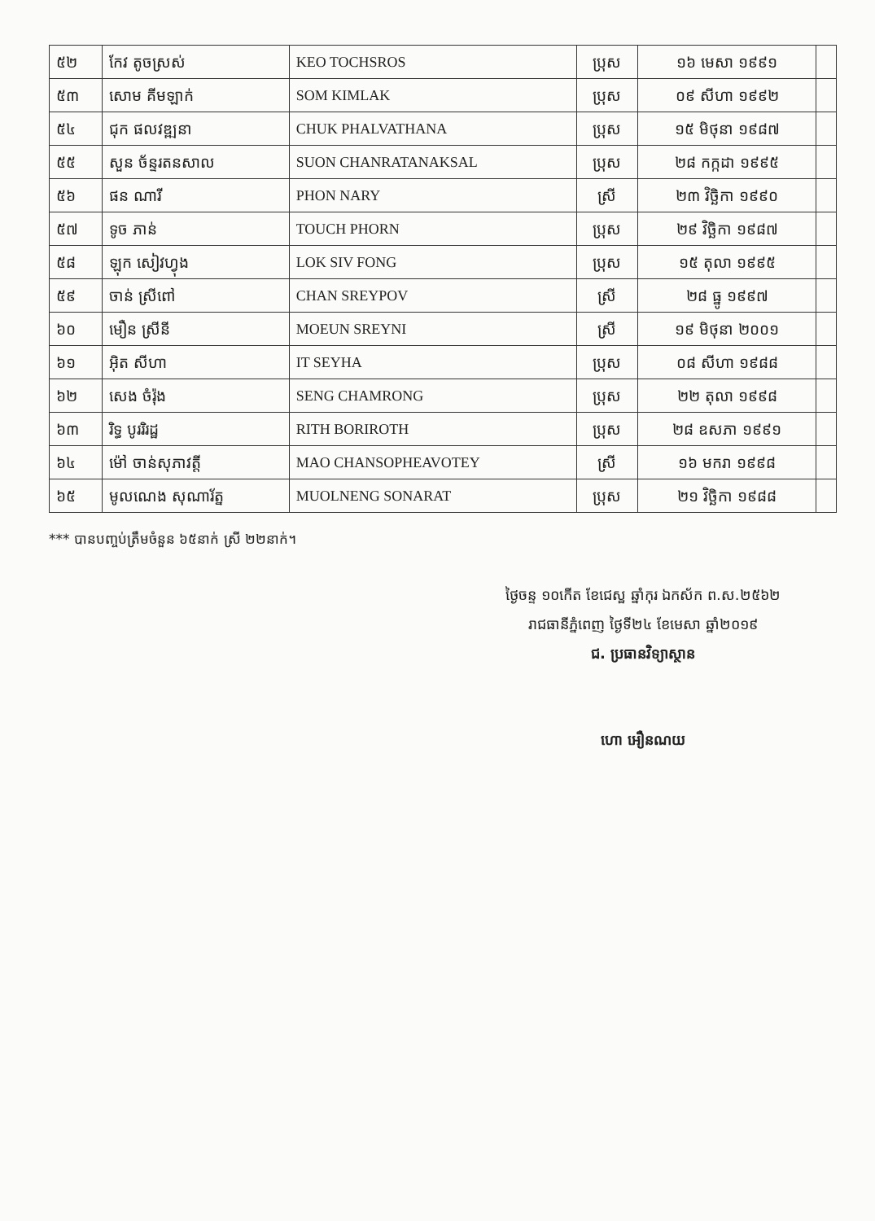| ៥២ | កែវ តូចស្រស់ | KEO TOCHSROS | ប្រុស | ១៦ មេសា ១៩៩១ | |
| ៥៣ | សោម គីមឡាក់ | SOM KIMLAK | ប្រុស | ០៩ សីហា ១៩៩២ | |
| ៥៤ | ជុក ផលវឌ្ឍនា | CHUK PHALVATHANA | ប្រុស | ១៥ មិថុនា ១៩៨៧ | |
| ៥៥ | សួន ច័ន្ទរតនសាល | SUON CHANRATANAKSAL | ប្រុស | ២៨ កក្កដា ១៩៩៥ | |
| ៥៦ | ផន ណារី | PHON NARY | ស្រី | ២៣ វិច្ឆិកា ១៩៩០ | |
| ៥៧ | ទូច ភាន់ | TOUCH PHORN | ប្រុស | ២៩ វិច្ឆិកា ១៩៨៧ | |
| ៥៨ | ឡុក សៀវហ្វុង | LOK SIV FONG | ប្រុស | ១៥ តុលា ១៩៩៥ | |
| ៥៩ | ចាន់ ស្រីពៅ | CHAN SREYPOV | ស្រី | ២៨ ធ្នូ ១៩៩៧ | |
| ៦០ | មឿន ស្រីនី | MOEUN SREYNI | ស្រី | ១៩ មិថុនា ២០០១ | |
| ៦១ | អ៊ិត សីហា | IT SEYHA | ប្រុស | ០៨ សីហា ១៩៨៨ | |
| ៦២ | សេង ចំរ៉ុង | SENG CHAMRONG | ប្រុស | ២២ តុលា ១៩៩៨ | |
| ៦៣ | រិទ្ធ បូររិរដ្ឋ | RITH BORIROTH | ប្រុស | ២៨ ឧសភា ១៩៩១ | |
| ៦៤ | ម៉ៅ ចាន់សុភាវត្តី | MAO CHANSOPHEAVOTEY | ស្រី | ១៦ មករា ១៩៩៨ | |
| ៦៥ | មូលណេង សុណារ័ត្ន | MUOLNENG SONARAT | ប្រុស | ២១ វិច្ឆិកា ១៩៨៨ | |
*** បានបញ្ចប់ត្រឹមចំនួន ៦៥នាក់ ស្រី ២២នាក់។
ថ្ងៃចន្ទ ១០កើត ខែជេស្ឋ ឆ្នាំកុរ ឯកស័ក ព.ស.២៥៦២
រាជធានីភ្នំពេញ ថ្ងៃទី២៤ ខែមេសា ឆ្នាំ២០១៩
ជ. ប្រធានវិទ្យាស្ថាន
ហោ អឿនណយ